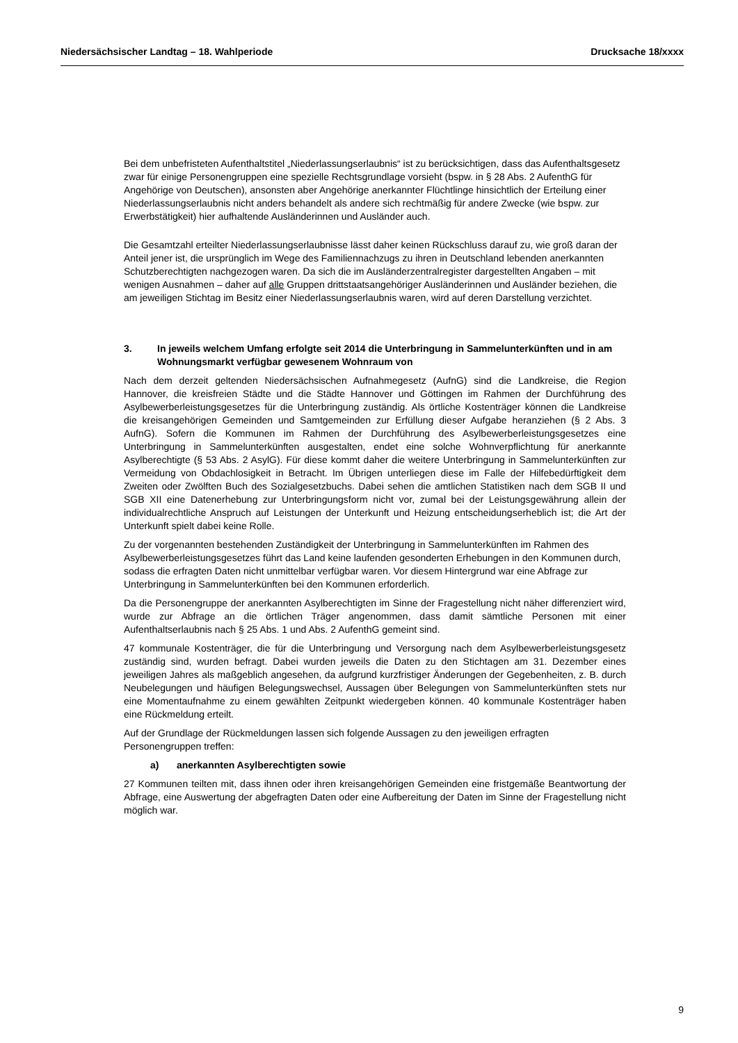Niedersächsischer Landtag – 18. Wahlperiode Drucksache 18/xxxx
Bei dem unbefristeten Aufenthaltstitel „Niederlassungserlaubnis“ ist zu berücksichtigen, dass das Aufenthaltsgesetz zwar für einige Personengruppen eine spezielle Rechtsgrundlage vorsieht (bspw. in § 28 Abs. 2 AufenthG für Angehörige von Deutschen), ansonsten aber Angehörige anerkannter Flüchtlinge hinsichtlich der Erteilung einer Niederlassungserlaubnis nicht anders behandelt als andere sich rechtmäßig für andere Zwecke (wie bspw. zur Erwerbstätigkeit) hier aufhaltende Ausländerinnen und Ausländer auch.
Die Gesamtzahl erteilter Niederlassungserlaubnisse lässt daher keinen Rückschluss darauf zu, wie groß daran der Anteil jener ist, die ursprünglich im Wege des Familiennachzugs zu ihren in Deutschland lebenden anerkannten Schutzberechtigten nachgezogen waren. Da sich die im Ausländerzentralregister dargestellten Angaben – mit wenigen Ausnahmen – daher auf alle Gruppen drittstaatsangehöriger Ausländerinnen und Ausländer beziehen, die am jeweiligen Stichtag im Besitz einer Niederlassungserlaubnis waren, wird auf deren Darstellung verzichtet.
3. In jeweils welchem Umfang erfolgte seit 2014 die Unterbringung in Sammelunterkünften und in am Wohnungsmarkt verfügbar gewesenem Wohnraum von
Nach dem derzeit geltenden Niedersächsischen Aufnahmegesetz (AufnG) sind die Landkreise, die Region Hannover, die kreisfreien Städte und die Städte Hannover und Göttingen im Rahmen der Durchführung des Asylbewerberleistungsgesetzes für die Unterbringung zuständig. Als örtliche Kostenträger können die Landkreise die kreisangehörigen Gemeinden und Samtgemeinden zur Erfüllung dieser Aufgabe heranziehen (§ 2 Abs. 3 AufnG). Sofern die Kommunen im Rahmen der Durchführung des Asylbewerberleistungsgesetzes eine Unterbringung in Sammelunterkünften ausgestalten, endet eine solche Wohnverpflichtung für anerkannte Asylberechtigte (§ 53 Abs. 2 AsylG). Für diese kommt daher die weitere Unterbringung in Sammelunterkünften zur Vermeidung von Obdachlosigkeit in Betracht. Im Übrigen unterliegen diese im Falle der Hilfebedürftigkeit dem Zweiten oder Zwölften Buch des Sozialgesetzbuchs. Dabei sehen die amtlichen Statistiken nach dem SGB II und SGB XII eine Datenerhebung zur Unterbringungsform nicht vor, zumal bei der Leistungsgewährung allein der individualrechtliche Anspruch auf Leistungen der Unterkunft und Heizung entscheidungserheblich ist; die Art der Unterkunft spielt dabei keine Rolle.
Zu der vorgenannten bestehenden Zuständigkeit der Unterbringung in Sammelunterkünften im Rahmen des Asylbewerberleistungsgesetzes führt das Land keine laufenden gesonderten Erhebungen in den Kommunen durch, sodass die erfragten Daten nicht unmittelbar verfügbar waren. Vor diesem Hintergrund war eine Abfrage zur Unterbringung in Sammelunterkünften bei den Kommunen erforderlich.
Da die Personengruppe der anerkannten Asylberechtigten im Sinne der Fragestellung nicht näher differenziert wird, wurde zur Abfrage an die örtlichen Träger angenommen, dass damit sämtliche Personen mit einer Aufenthaltserlaubnis nach § 25 Abs. 1 und Abs. 2 AufenthG gemeint sind.
47 kommunale Kostenträger, die für die Unterbringung und Versorgung nach dem Asylbewerberleistungsgesetz zuständig sind, wurden befragt. Dabei wurden jeweils die Daten zu den Stichtagen am 31. Dezember eines jeweiligen Jahres als maßgeblich angesehen, da aufgrund kurzfristiger Änderungen der Gegebenheiten, z. B. durch Neubelegungen und häufigen Belegungswechsel, Aussagen über Belegungen von Sammelunterkünften stets nur eine Momentaufnahme zu einem gewählten Zeitpunkt wiedergeben können. 40 kommunale Kostenträger haben eine Rückmeldung erteilt.
Auf der Grundlage der Rückmeldungen lassen sich folgende Aussagen zu den jeweiligen erfragten Personengruppen treffen:
a) anerkannten Asylberechtigten sowie
27 Kommunen teilten mit, dass ihnen oder ihren kreisangehörigen Gemeinden eine fristgemäße Beantwortung der Abfrage, eine Auswertung der abgefragten Daten oder eine Aufbereitung der Daten im Sinne der Fragestellung nicht möglich war.
9